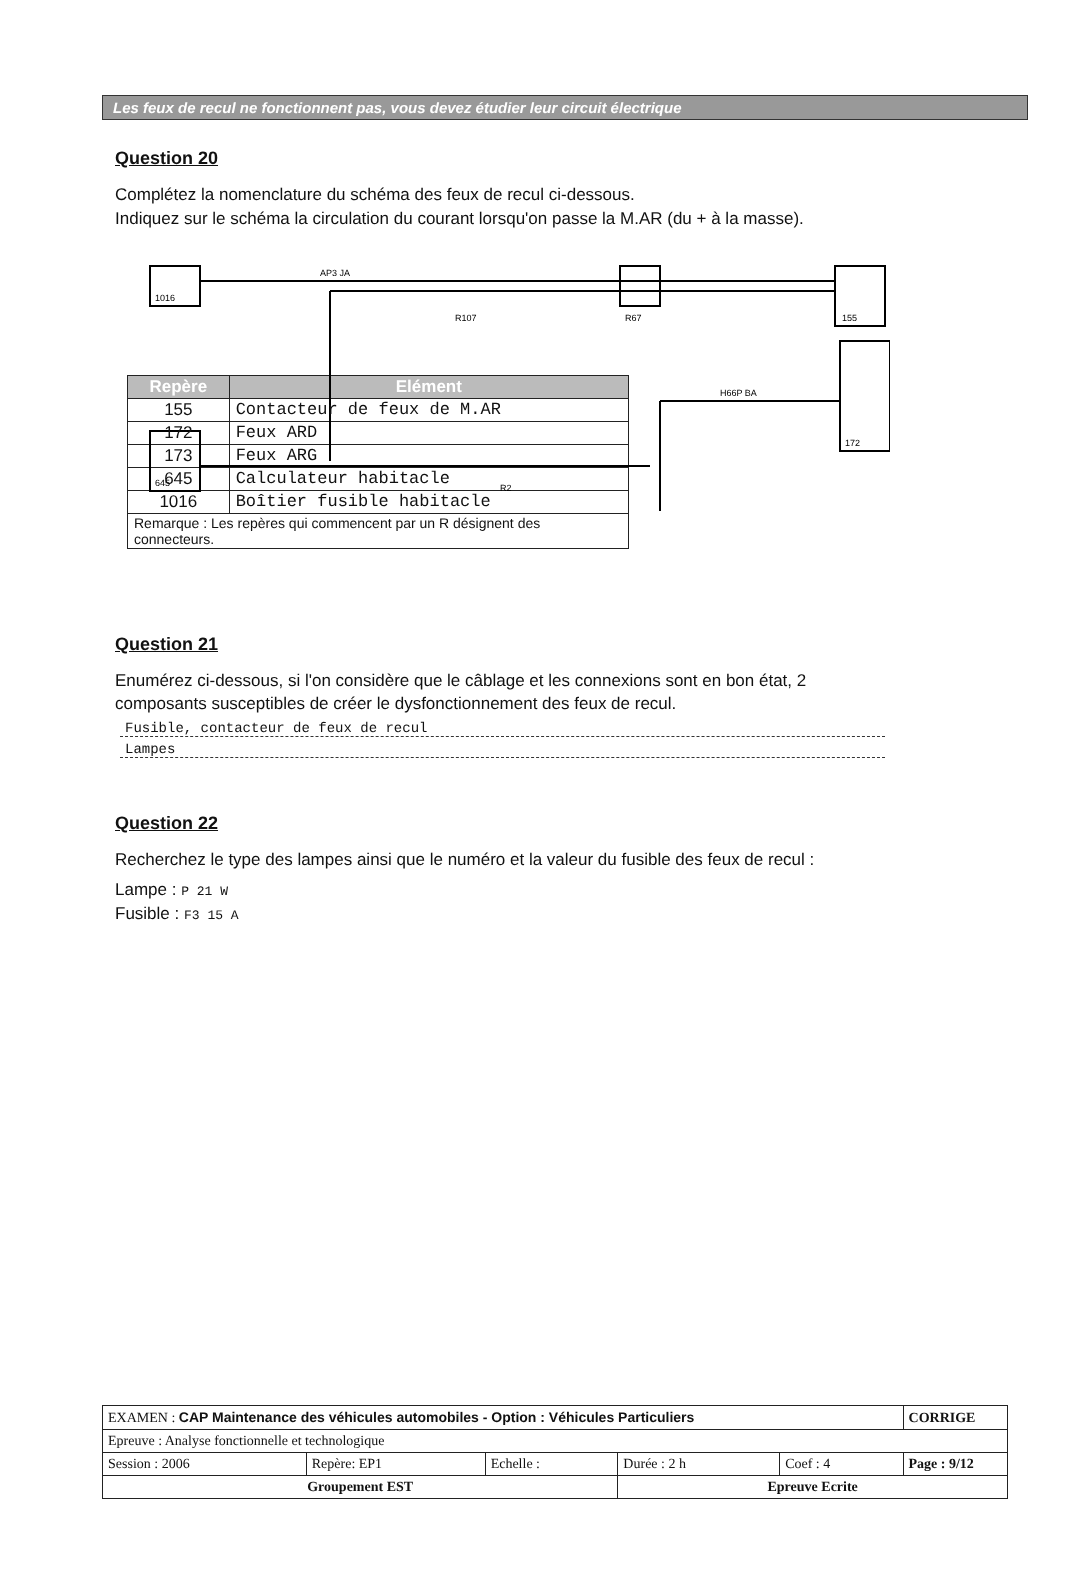Les feux de recul ne fonctionnent pas, vous devez étudier leur circuit électrique
Question 20
Complétez la nomenclature du schéma des feux de recul ci-dessous.
Indiquez sur le schéma la circulation du courant lorsqu'on passe la M.AR (du + à la masse).
1016
645
R67
155
172
R107
R2
AP3 JA
H66P BA
| Repère | Elément |
| --- | --- |
| 155 | Contacteur de feux de M.AR |
| 172 | Feux ARD |
| 173 | Feux ARG |
| 645 | Calculateur habitacle |
| 1016 | Boîtier fusible habitacle |
| Remarque : Les repères qui commencent par un R désignent des connecteurs. | |
Question 21
Enumérez ci-dessous, si l'on considère que le câblage et les connexions sont en bon état, 2 composants susceptibles de créer le dysfonctionnement des feux de recul.
Fusible, contacteur de feux de recul
Lampes
Question 22
Recherchez le type des lampes ainsi que le numéro et la valeur du fusible des feux de recul :
Lampe : P 21 W
Fusible : F3 15 A
| EXAMEN : CAP Maintenance des véhicules automobiles - Option : Véhicules Particuliers | | | | | CORRIGE |
| Epreuve : Analyse fonctionnelle et technologique | | | | | |
| Session : 2006 | Repère: EP1 | Echelle : | Durée : 2 h | Coef : 4 | Page : 9/12 |
| Groupement EST | | | Epreuve Ecrite | | |